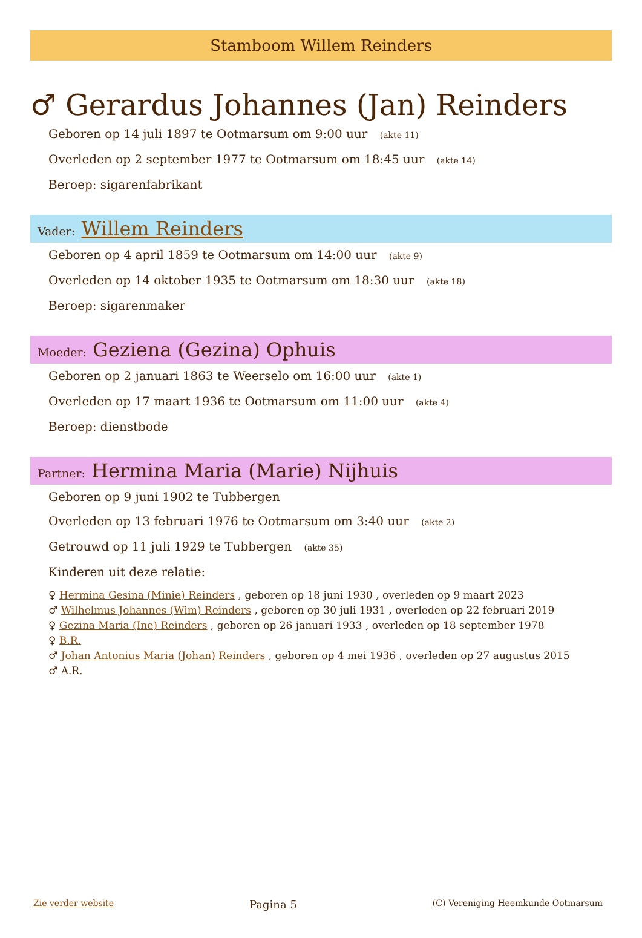Stamboom Willem Reinders
♂ Gerardus Johannes (Jan) Reinders
Geboren op 14 juli 1897 te Ootmarsum om 9:00 uur (akte 11)
Overleden op 2 september 1977 te Ootmarsum om 18:45 uur (akte 14)
Beroep: sigarenfabrikant
Vader: Willem Reinders
Geboren op 4 april 1859 te Ootmarsum om 14:00 uur (akte 9)
Overleden op 14 oktober 1935 te Ootmarsum om 18:30 uur (akte 18)
Beroep: sigarenmaker
Moeder: Geziena (Gezina) Ophuis
Geboren op 2 januari 1863 te Weerselo om 16:00 uur (akte 1)
Overleden op 17 maart 1936 te Ootmarsum om 11:00 uur (akte 4)
Beroep: dienstbode
Partner: Hermina Maria (Marie) Nijhuis
Geboren op 9 juni 1902 te Tubbergen
Overleden op 13 februari 1976 te Ootmarsum om 3:40 uur (akte 2)
Getrouwd op 11 juli 1929 te Tubbergen (akte 35)
Kinderen uit deze relatie:
♀ Hermina Gesina (Minie) Reinders , geboren op 18 juni 1930 , overleden op 9 maart 2023
♂ Wilhelmus Johannes (Wim) Reinders , geboren op 30 juli 1931 , overleden op 22 februari 2019
♀ Gezina Maria (Ine) Reinders , geboren op 26 januari 1933 , overleden op 18 september 1978
♀ B.R.
♂ Johan Antonius Maria (Johan) Reinders , geboren op 4 mei 1936 , overleden op 27 augustus 2015
♂ A.R.
Zie verder website Pagina 5 (C) Vereniging Heemkunde Ootmarsum